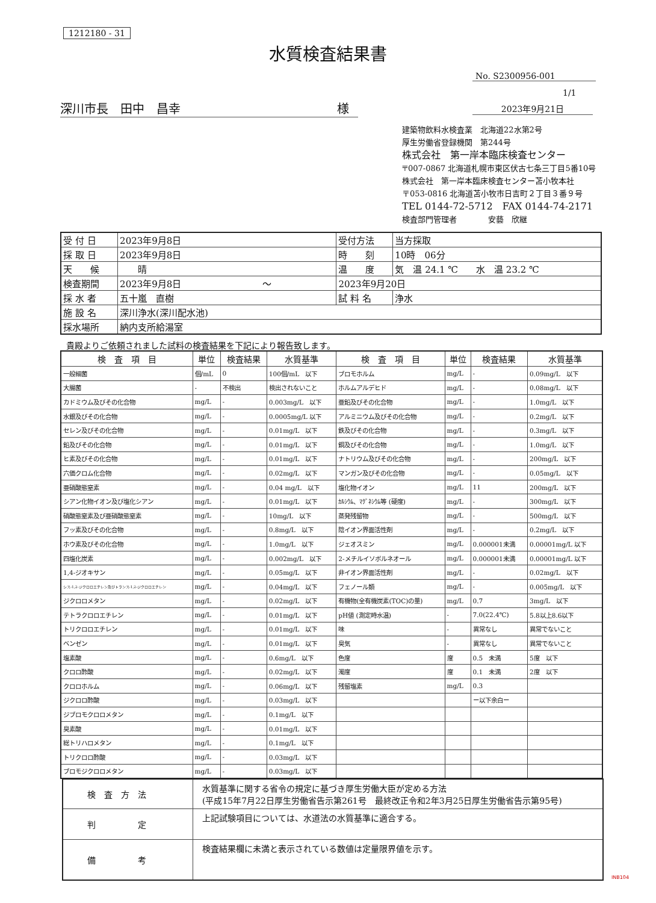1212180 - 31
水質検査結果書
No. S2300956-001
1/1
深川市長　田中　昌幸 様 2023年9月21日
建築物飲料水検査業　北海道22水第2号
厚生労働省登録機関　第244号
株式会社　第一岸本臨床検査センター
〒007-0867 北海道札幌市東区伏古七条三丁目5番10号
株式会社　第一岸本臨床検査センター苫小牧本社
〒053-0816 北海道苫小牧市日吉町２丁目３番９号
TEL 0144-72-5712　FAX 0144-74-2171
検査部門管理者　　　　安藝　欣継
| 受 付 日 | 2023年9月8日 | 受付方法 | 当方採取 |
| 採 取 日 | 2023年9月8日 | 時 刻 | 10時 06分 |
| 天 候 | 晴 | 温 度 | 気 温 24.1 ℃ 水 温 23.2 ℃ |
| 検査期間 | 2023年9月8日 ～ | 2023年9月20日 | |
| 採 水 者 | 五十嵐 直樹 | 試 料 名 | 浄水 |
| 施 設 名 | 深川浄水(深川配水池) | | |
| 採水場所 | 納内支所給湯室 | | |
貴殿よりご依頼されました試料の検査結果を下記により報告致します。
| 検 査 項 目 | 単位 | 検査結果 | 水質基準 | 検 査 項 目 | 単位 | 検査結果 | 水質基準 |
| --- | --- | --- | --- | --- | --- | --- | --- |
| 一般細菌 | 個/mL | 0 | 100個/mL 以下 | ブロモホルム | mg/L | - | 0.09mg/L 以下 |
| 大腸菌 | - | 不検出 | 検出されないこと | ホルムアルデヒド | mg/L | - | 0.08mg/L 以下 |
| カドミウム及びその化合物 | mg/L | - | 0.003mg/L 以下 | 亜鉛及びその化合物 | mg/L | - | 1.0mg/L 以下 |
| 水銀及びその化合物 | mg/L | - | 0.0005mg/L 以下 | アルミニウム及びその化合物 | mg/L | - | 0.2mg/L 以下 |
| セレン及びその化合物 | mg/L | - | 0.01mg/L 以下 | 鉄及びその化合物 | mg/L | - | 0.3mg/L 以下 |
| 鉛及びその化合物 | mg/L | - | 0.01mg/L 以下 | 銅及びその化合物 | mg/L | - | 1.0mg/L 以下 |
| ヒ素及びその化合物 | mg/L | - | 0.01mg/L 以下 | ナトリウム及びその化合物 | mg/L | - | 200mg/L 以下 |
| 六価クロム化合物 | mg/L | - | 0.02mg/L 以下 | マンガン及びその化合物 | mg/L | - | 0.05mg/L 以下 |
| 亜硝酸態窒素 | mg/L | - | 0.04 mg/L 以下 | 塩化物イオン | mg/L | 11 | 200mg/L 以下 |
| シアン化物イオン及び塩化シアン | mg/L | - | 0.01mg/L 以下 | ｶﾙｼｳﾑ、ﾏｸﾞﾈｼｳﾑ等 (硬度) | mg/L | - | 300mg/L 以下 |
| 硝酸態窒素及び亜硝酸態窒素 | mg/L | - | 10mg/L 以下 | 蒸発残留物 | mg/L | - | 500mg/L 以下 |
| フッ素及びその化合物 | mg/L | - | 0.8mg/L 以下 | 陰イオン界面活性剤 | mg/L | - | 0.2mg/L 以下 |
| ホウ素及びその化合物 | mg/L | - | 1.0mg/L 以下 | ジェオスミン | mg/L | 0.000001未満 | 0.00001mg/L 以下 |
| 四塩化炭素 | mg/L | - | 0.002mg/L 以下 | 2-メチルイソボルネオール | mg/L | 0.000001未満 | 0.00001mg/L 以下 |
| 1,4-ジオキサン | mg/L | - | 0.05mg/L 以下 | 非イオン界面活性剤 | mg/L | - | 0.02mg/L 以下 |
| シス-1,2-ジクロロエチレン及びトランス-1,2-ジクロロエチレン | mg/L | - | 0.04mg/L 以下 | フェノール類 | mg/L | - | 0.005mg/L 以下 |
| ジクロロメタン | mg/L | - | 0.02mg/L 以下 | 有機物(全有機炭素(TOC)の量) | mg/L | 0.7 | 3mg/L 以下 |
| テトラクロロエチレン | mg/L | - | 0.01mg/L 以下 | pH値 (測定時水温) | - | 7.0(22.4℃) | 5.8以上8.6以下 |
| トリクロロエチレン | mg/L | - | 0.01mg/L 以下 | 味 | - | 異常なし | 異常でないこと |
| ベンゼン | mg/L | - | 0.01mg/L 以下 | 臭気 | - | 異常なし | 異常でないこと |
| 塩素酸 | mg/L | - | 0.6mg/L 以下 | 色度 | 度 | 0.5 未満 | 5度 以下 |
| クロロ酢酸 | mg/L | - | 0.02mg/L 以下 | 濁度 | 度 | 0.1 未満 | 2度 以下 |
| クロロホルム | mg/L | - | 0.06mg/L 以下 | 残留塩素 | mg/L | 0.3 | |
| ジクロロ酢酸 | mg/L | - | 0.03mg/L 以下 | | | ー以下余白ー | |
| ジブロモクロロメタン | mg/L | - | 0.1mg/L 以下 | | | | |
| 臭素酸 | mg/L | - | 0.01mg/L 以下 | | | | |
| 総トリハロメタン | mg/L | - | 0.1mg/L 以下 | | | | |
| トリクロロ酢酸 | mg/L | - | 0.03mg/L 以下 | | | | |
| ブロモジクロロメタン | mg/L | - | 0.03mg/L 以下 | | | | |
| 検 査 方 法 | 水質基準に関する省令の規定に基づき厚生労働大臣が定める方法 (平成15年7月22日厚生労働省告示第261号 最終改正令和2年3月25日厚生労働省告示第95号) |
| 判 定 | 上記試験項目については、水道法の水質基準に適合する。 |
| 備 考 | 検査結果欄に未満と表示されている数値は定量限界値を示す。 |
INB104